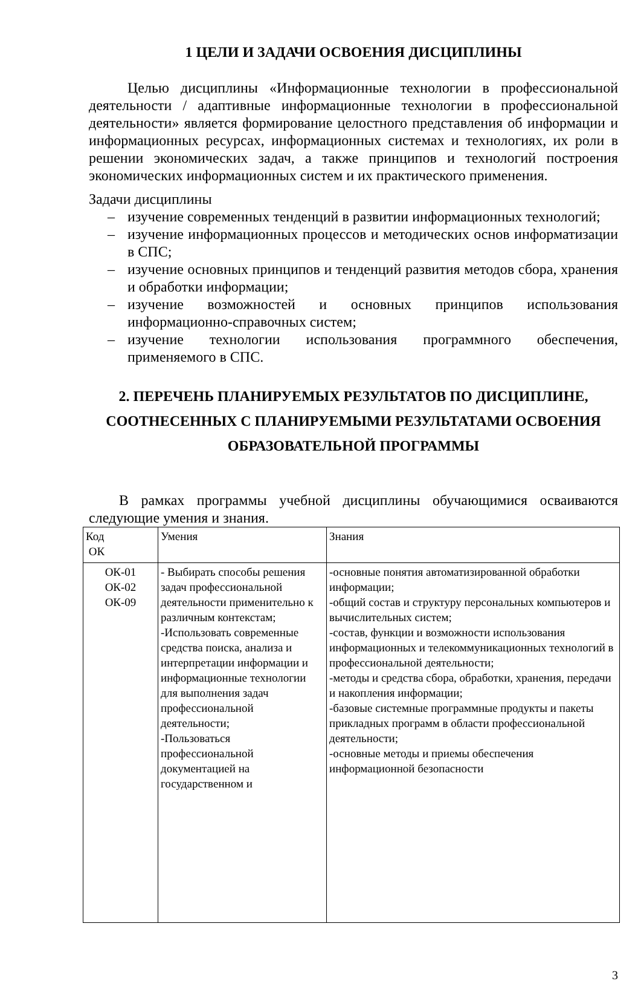1 ЦЕЛИ И ЗАДАЧИ ОСВОЕНИЯ ДИСЦИПЛИНЫ
Целью дисциплины «Информационные технологии в профессиональной деятельности / адаптивные информационные технологии в профессиональной деятельности» является формирование целостного представления об информации и информационных ресурсах, информационных системах и технологиях, их роли в решении экономических задач, а также принципов и технологий построения экономических информационных систем и их практического применения.
Задачи дисциплины
– изучение современных тенденций в развитии информационных технологий;
– изучение информационных процессов и методических основ информатизации в СПС;
– изучение основных принципов и тенденций развития методов сбора, хранения и обработки информации;
– изучение возможностей и основных принципов использования информационно-справочных систем;
– изучение технологии использования программного обеспечения, применяемого в СПС.
2. ПЕРЕЧЕНЬ ПЛАНИРУЕМЫХ РЕЗУЛЬТАТОВ ПО ДИСЦИПЛИНЕ, СООТНЕСЕННЫХ С ПЛАНИРУЕМЫМИ РЕЗУЛЬТАТАМИ ОСВОЕНИЯ ОБРАЗОВАТЕЛЬНОЙ ПРОГРАММЫ
В рамках программы учебной дисциплины обучающимися осваиваются следующие умения и знания.
| Код ОК | Умения | Знания |
| ОК-01 ОК-02 ОК-09 | - Выбирать способы решения задач профессиональной деятельности применительно к различным контекстам; -Использовать современные средства поиска, анализа и интерпретации информации и информационные технологии для выполнения задач профессиональной деятельности; -Пользоваться профессиональной документацией на государственном и | -основные понятия автоматизированной обработки информации; -общий состав и структуру персональных компьютеров и вычислительных систем; -состав, функции и возможности использования информационных и телекоммуникационных технологий в профессиональной деятельности; -методы и средства сбора, обработки, хранения, передачи и накопления информации; -базовые системные программные продукты и пакеты прикладных программ в области профессиональной деятельности; -основные методы и приемы обеспечения информационной безопасности |
3